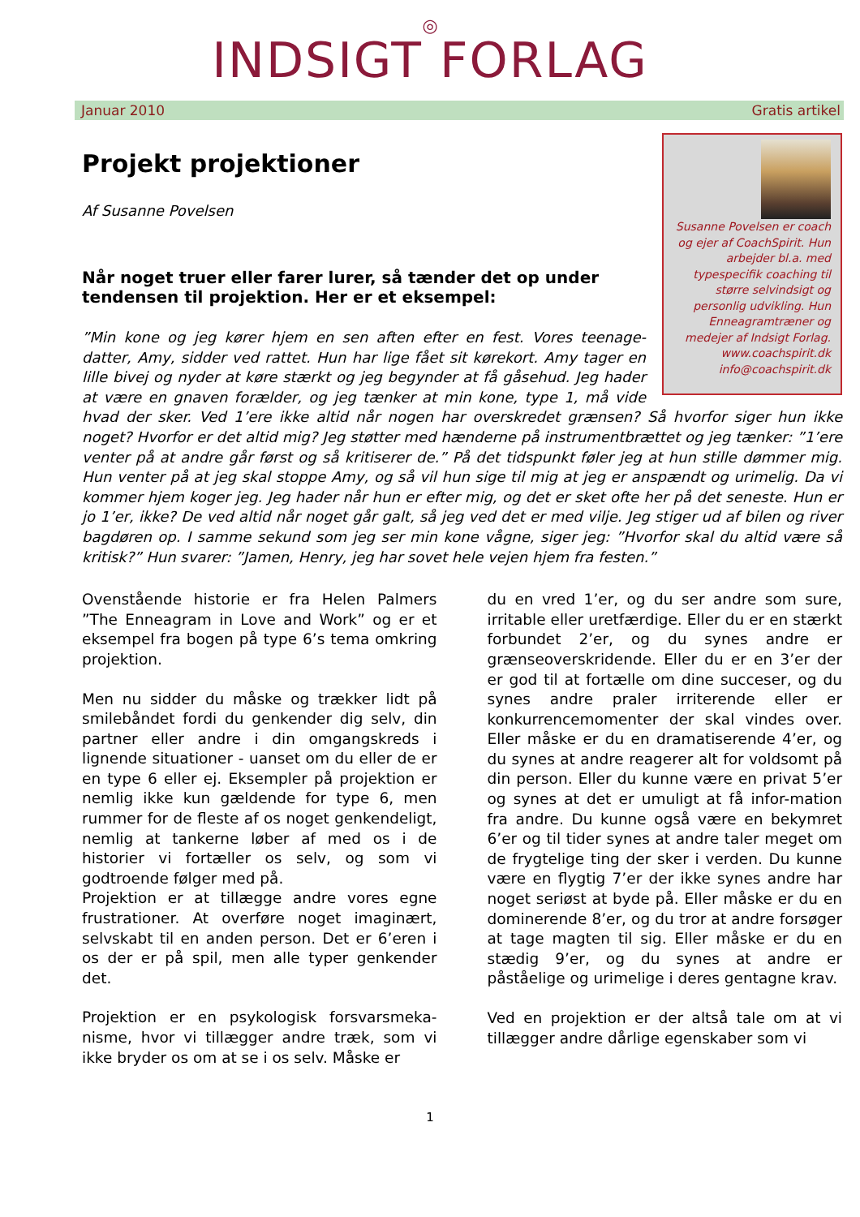◎
INDSIGT FORLAG
Januar 2010 Gratis artikel
Susanne Povelsen er coach og ejer af CoachSpirit. Hun arbejder bl.a. med typespecifik coaching til større selvindsigt og personlig udvikling. Hun Enneagramtræner og medejer af Indsigt Forlag. www.coachspirit.dk info@coachspirit.dk
Projekt projektioner
Af Susanne Povelsen
Når noget truer eller farer lurer, så tænder det op under tendensen til projektion. Her er et eksempel:
”Min kone og jeg kører hjem en sen aften efter en fest. Vores teenage-datter, Amy, sidder ved rattet. Hun har lige fået sit kørekort. Amy tager en lille bivej og nyder at køre stærkt og jeg begynder at få gåsehud. Jeg hader at være en gnaven forælder, og jeg tænker at min kone, type 1, må vide hvad der sker. Ved 1’ere ikke altid når nogen har overskredet grænsen? Så hvorfor siger hun ikke noget? Hvorfor er det altid mig? Jeg støtter med hænderne på instrumentbrættet og jeg tænker: ”1’ere venter på at andre går først og så kritiserer de.” På det tidspunkt føler jeg at hun stille dømmer mig. Hun venter på at jeg skal stoppe Amy, og så vil hun sige til mig at jeg er anspændt og urimelig. Da vi kommer hjem koger jeg. Jeg hader når hun er efter mig, og det er sket ofte her på det seneste. Hun er jo 1’er, ikke? De ved altid når noget går galt, så jeg ved det er med vilje. Jeg stiger ud af bilen og river bagdøren op. I samme sekund som jeg ser min kone vågne, siger jeg: ”Hvorfor skal du altid være så kritisk?” Hun svarer: ”Jamen, Henry, jeg har sovet hele vejen hjem fra festen.”
Ovenstående historie er fra Helen Palmers ”The Enneagram in Love and Work” og er et eksempel fra bogen på type 6’s tema omkring projektion.
Men nu sidder du måske og trækker lidt på smilebåndet fordi du genkender dig selv, din partner eller andre i din omgangskreds i lignende situationer - uanset om du eller de er en type 6 eller ej. Eksempler på projektion er nemlig ikke kun gældende for type 6, men rummer for de fleste af os noget genkendeligt, nemlig at tankerne løber af med os i de historier vi fortæller os selv, og som vi godtroende følger med på.
Projektion er at tillægge andre vores egne frustrationer. At overføre noget imaginært, selvskabt til en anden person. Det er 6’eren i os der er på spil, men alle typer genkender det.
Projektion er en psykologisk forsvarsmeka-nisme, hvor vi tillægger andre træk, som vi ikke bryder os om at se i os selv. Måske er
du en vred 1’er, og du ser andre som sure, irritable eller uretfærdige. Eller du er en stærkt forbundet 2’er, og du synes andre er grænseoverskridende. Eller du er en 3’er der er god til at fortælle om dine succeser, og du synes andre praler irriterende eller er konkurrencemomenter der skal vindes over. Eller måske er du en dramatiserende 4’er, og du synes at andre reagerer alt for voldsomt på din person. Eller du kunne være en privat 5’er og synes at det er umuligt at få infor-mation fra andre. Du kunne også være en bekymret 6’er og til tider synes at andre taler meget om de frygtelige ting der sker i verden. Du kunne være en flygtig 7’er der ikke synes andre har noget seriøst at byde på. Eller måske er du en dominerende 8’er, og du tror at andre forsøger at tage magten til sig. Eller måske er du en stædig 9’er, og du synes at andre er påståelige og urimelige i deres gentagne krav.
Ved en projektion er der altså tale om at vi tillægger andre dårlige egenskaber som vi
1